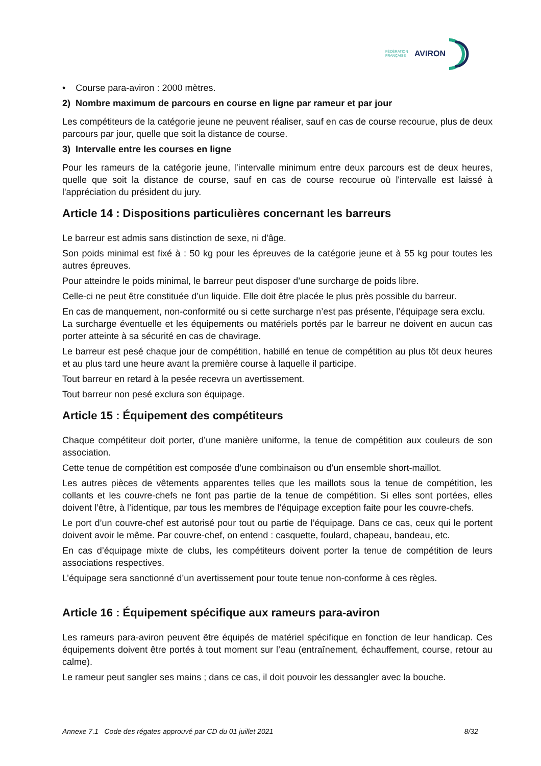FÉDÉRATION
FRANÇAISE
AVIRON
• Course para-aviron : 2000 mètres.
2) Nombre maximum de parcours en course en ligne par rameur et par jour
Les compétiteurs de la catégorie jeune ne peuvent réaliser, sauf en cas de course recourue, plus de deux parcours par jour, quelle que soit la distance de course.
3) Intervalle entre les courses en ligne
Pour les rameurs de la catégorie jeune, l’intervalle minimum entre deux parcours est de deux heures, quelle que soit la distance de course, sauf en cas de course recourue où l'intervalle est laissé à l'appréciation du président du jury.
Article 14 : Dispositions particulières concernant les barreurs
Le barreur est admis sans distinction de sexe, ni d'âge.
Son poids minimal est fixé à : 50 kg pour les épreuves de la catégorie jeune et à 55 kg pour toutes les autres épreuves.
Pour atteindre le poids minimal, le barreur peut disposer d’une surcharge de poids libre.
Celle-ci ne peut être constituée d’un liquide. Elle doit être placée le plus près possible du barreur.
En cas de manquement, non-conformité ou si cette surcharge n’est pas présente, l’équipage sera exclu.
La surcharge éventuelle et les équipements ou matériels portés par le barreur ne doivent en aucun cas porter atteinte à sa sécurité en cas de chavirage.
Le barreur est pesé chaque jour de compétition, habillé en tenue de compétition au plus tôt deux heures et au plus tard une heure avant la première course à laquelle il participe.
Tout barreur en retard à la pesée recevra un avertissement.
Tout barreur non pesé exclura son équipage.
Article 15 : Équipement des compétiteurs
Chaque compétiteur doit porter, d’une manière uniforme, la tenue de compétition aux couleurs de son association.
Cette tenue de compétition est composée d’une combinaison ou d’un ensemble short-maillot.
Les autres pièces de vêtements apparentes telles que les maillots sous la tenue de compétition, les collants et les couvre-chefs ne font pas partie de la tenue de compétition. Si elles sont portées, elles doivent l’être, à l’identique, par tous les membres de l’équipage exception faite pour les couvre-chefs.
Le port d’un couvre-chef est autorisé pour tout ou partie de l’équipage. Dans ce cas, ceux qui le portent doivent avoir le même. Par couvre-chef, on entend : casquette, foulard, chapeau, bandeau, etc.
En cas d’équipage mixte de clubs, les compétiteurs doivent porter la tenue de compétition de leurs associations respectives.
L’équipage sera sanctionné d’un avertissement pour toute tenue non-conforme à ces règles.
Article 16 : Équipement spécifique aux rameurs para-aviron
Les rameurs para-aviron peuvent être équipés de matériel spécifique en fonction de leur handicap. Ces équipements doivent être portés à tout moment sur l’eau (entraînement, échauffement, course, retour au calme).
Le rameur peut sangler ses mains ; dans ce cas, il doit pouvoir les dessangler avec la bouche.
Annexe 7.1 Code des régates approuvé par CD du 01 juillet 2021 8/32